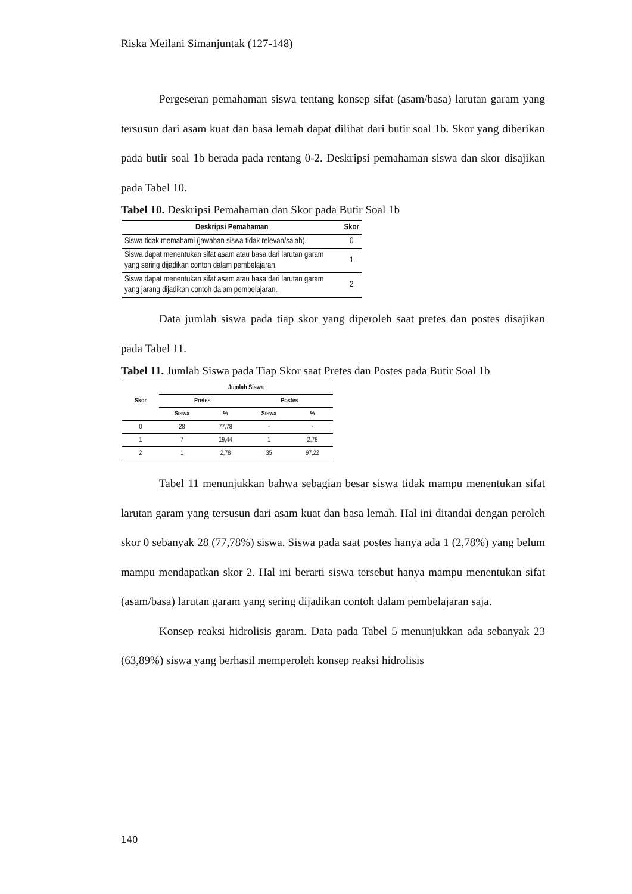Riska Meilani Simanjuntak (127-148)
Pergeseran pemahaman siswa tentang konsep sifat (asam/basa) larutan garam yang tersusun dari asam kuat dan basa lemah dapat dilihat dari butir soal 1b. Skor yang diberikan pada butir soal 1b berada pada rentang 0-2. Deskripsi pemahaman siswa dan skor disajikan pada Tabel 10.
Tabel 10. Deskripsi Pemahaman dan Skor pada Butir Soal 1b
| Deskripsi Pemahaman | Skor |
| --- | --- |
| Siswa tidak memahami (jawaban siswa tidak relevan/salah). | 0 |
| Siswa dapat menentukan sifat asam atau basa dari larutan garam yang sering dijadikan contoh dalam pembelajaran. | 1 |
| Siswa dapat menentukan sifat asam atau basa dari larutan garam yang jarang dijadikan contoh dalam pembelajaran. | 2 |
Data jumlah siswa pada tiap skor yang diperoleh saat pretes dan postes disajikan pada Tabel 11.
Tabel 11. Jumlah Siswa pada Tiap Skor saat Pretes dan Postes pada Butir Soal 1b
| Skor | Jumlah Siswa | | | |
| --- | --- | --- | --- | --- |
| | Pretes | | Postes | |
| | Siswa | % | Siswa | % |
| 0 | 28 | 77,78 | - | - |
| 1 | 7 | 19,44 | 1 | 2,78 |
| 2 | 1 | 2,78 | 35 | 97,22 |
Tabel 11 menunjukkan bahwa sebagian besar siswa tidak mampu menentukan sifat larutan garam yang tersusun dari asam kuat dan basa lemah. Hal ini ditandai dengan peroleh skor 0 sebanyak 28 (77,78%) siswa. Siswa pada saat postes hanya ada 1 (2,78%) yang belum mampu mendapatkan skor 2. Hal ini berarti siswa tersebut hanya mampu menentukan sifat (asam/basa) larutan garam yang sering dijadikan contoh dalam pembelajaran saja.
Konsep reaksi hidrolisis garam. Data pada Tabel 5 menunjukkan ada sebanyak 23 (63,89%) siswa yang berhasil memperoleh konsep reaksi hidrolisis
140